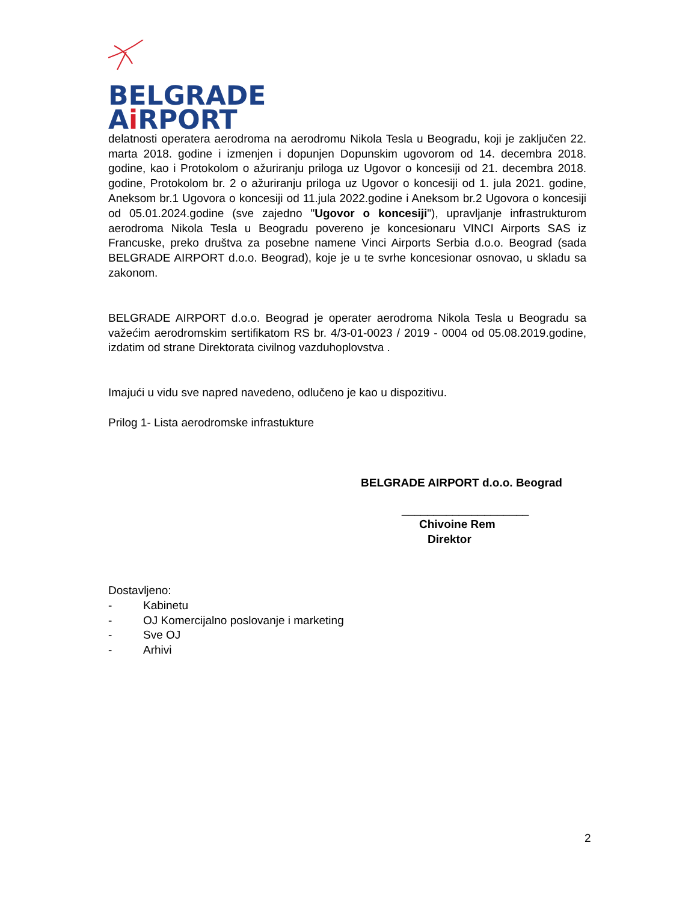BELGRADE
Ai RPORT
delatnosti operatera aerodroma na aerodromu Nikola Tesla u Beogradu, koji je zaključen 22. marta 2018. godine i izmenjen i dopunjen Dopunskim ugovorom od 14. decembra 2018. godine, kao i Protokolom o ažuriranju priloga uz Ugovor o koncesiji od 21. decembra 2018. godine, Protokolom br. 2 o ažuriranju priloga uz Ugovor o koncesiji od 1. jula 2021. godine, Aneksom br.1 Ugovora o koncesiji od 11.jula 2022.godine i Aneksom br.2 Ugovora o koncesiji od 05.01.2024.godine (sve zajedno "Ugovor o koncesiji"), upravljanje infrastrukturom aerodroma Nikola Tesla u Beogradu povereno je koncesionaru VINCI Airports SAS iz Francuske, preko društva za posebne namene Vinci Airports Serbia d.o.o. Beograd (sada BELGRADE AIRPORT d.o.o. Beograd), koje je u te svrhe koncesionar osnovao, u skladu sa zakonom.
BELGRADE AIRPORT d.o.o. Beograd je operater aerodroma Nikola Tesla u Beogradu sa važećim aerodromskim sertifikatom RS br. 4/3-01-0023 / 2019 - 0004 od 05.08.2019.godine, izdatim od strane Direktorata civilnog vazduhoplovstva .
Imajući u vidu sve napred navedeno, odlučeno je kao u dispozitivu.
Prilog 1- Lista aerodromske infrastukture
BELGRADE AIRPORT d.o.o. Beograd
____________________
Chivoine Rem
Direktor
Dostavljeno:
- Kabinetu
- OJ Komercijalno poslovanje i marketing
- Sve OJ
- Arhivi
2